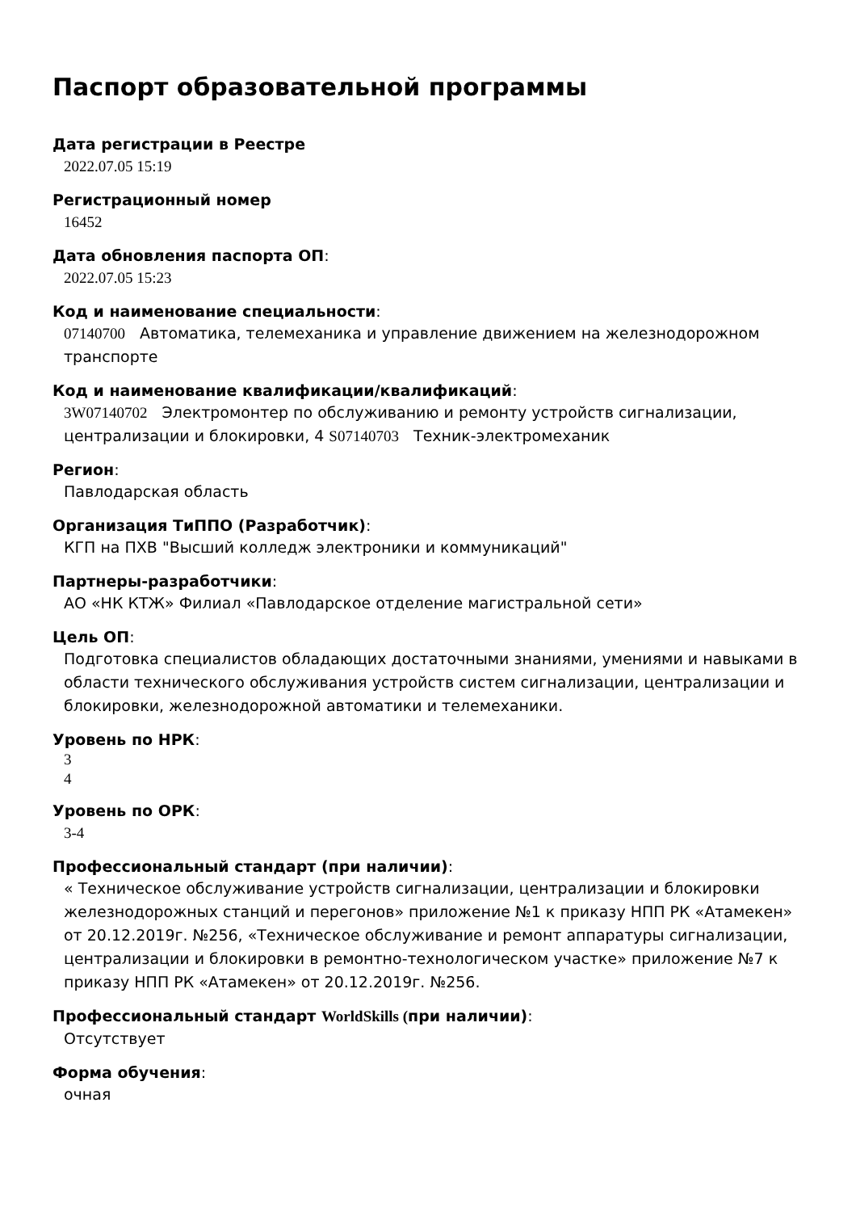Паспорт образовательной программы
Дата регистрации в Реестре
2022.07.05 15:19
Регистрационный номер
16452
Дата обновления паспорта ОП:
2022.07.05 15:23
Код и наименование специальности:
07140700 Автоматика, телемеханика и управление движением на железнодорожном транспорте
Код и наименование квалификации/квалификаций:
3W07140702 Электромонтер по обслуживанию и ремонту устройств сигнализации, централизации и блокировки, 4 S07140703 Техник-электромеханик
Регион:
Павлодарская область
Организация ТиППО (Разработчик):
КГП на ПХВ "Высший колледж электроники и коммуникаций"
Партнеры-разработчики:
АО «НК КТЖ» Филиал «Павлодарское отделение магистральной сети»
Цель ОП:
Подготовка специалистов обладающих достаточными знаниями, умениями и навыками в области технического обслуживания устройств систем сигнализации, централизации и блокировки, железнодорожной автоматики и телемеханики.
Уровень по НРК:
3
4
Уровень по ОРК:
3-4
Профессиональный стандарт (при наличии):
« Техническое обслуживание устройств сигнализации, централизации и блокировки железнодорожных станций и перегонов» приложение №1 к приказу НПП РК «Атамекен» от 20.12.2019г. №256, «Техническое обслуживание и ремонт аппаратуры сигнализации, централизации и блокировки в ремонтно-технологическом участке» приложение №7 к приказу НПП РК «Атамекен» от 20.12.2019г. №256.
Профессиональный стандарт WorldSkills (при наличии):
Отсутствует
Форма обучения:
очная